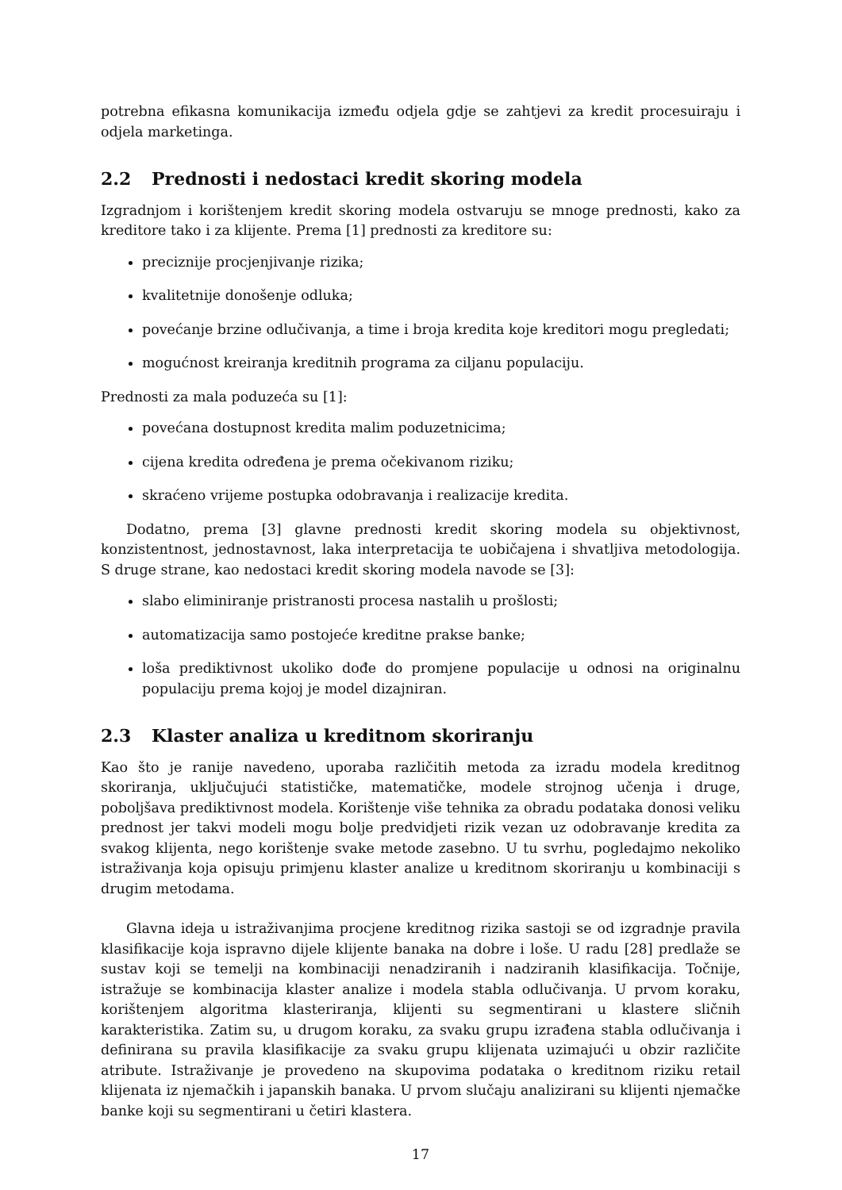potrebna efikasna komunikacija između odjela gdje se zahtjevi za kredit procesuiraju i odjela marketinga.
2.2 Prednosti i nedostaci kredit skoring modela
Izgradnjom i korištenjem kredit skoring modela ostvaruju se mnoge prednosti, kako za kreditore tako i za klijente. Prema [1] prednosti za kreditore su:
preciznije procjenjivanje rizika;
kvalitetnije donošenje odluka;
povećanje brzine odlučivanja, a time i broja kredita koje kreditori mogu pregledati;
mogućnost kreiranja kreditnih programa za ciljanu populaciju.
Prednosti za mala poduzeća su [1]:
povećana dostupnost kredita malim poduzetnicima;
cijena kredita određena je prema očekivanom riziku;
skraćeno vrijeme postupka odobravanja i realizacije kredita.
Dodatno, prema [3] glavne prednosti kredit skoring modela su objektivnost, konzistentnost, jednostavnost, laka interpretacija te uobičajena i shvatljiva metodologija. S druge strane, kao nedostaci kredit skoring modela navode se [3]:
slabo eliminiranje pristranosti procesa nastalih u prošlosti;
automatizacija samo postojeće kreditne prakse banke;
loša prediktivnost ukoliko dođe do promjene populacije u odnosi na originalnu populaciju prema kojoj je model dizajniran.
2.3 Klaster analiza u kreditnom skoriranju
Kao što je ranije navedeno, uporaba različitih metoda za izradu modela kreditnog skoriranja, uključujući statističke, matematičke, modele strojnog učenja i druge, poboljšava prediktivnost modela. Korištenje više tehnika za obradu podataka donosi veliku prednost jer takvi modeli mogu bolje predvidjeti rizik vezan uz odobravanje kredita za svakog klijenta, nego korištenje svake metode zasebno. U tu svrhu, pogledajmo nekoliko istraživanja koja opisuju primjenu klaster analize u kreditnom skoriranju u kombinaciji s drugim metodama.
Glavna ideja u istraživanjima procjene kreditnog rizika sastoji se od izgradnje pravila klasifikacije koja ispravno dijele klijente banaka na dobre i loše. U radu [28] predlaže se sustav koji se temelji na kombinaciji nenadziranih i nadziranih klasifikacija. Točnije, istražuje se kombinacija klaster analize i modela stabla odlučivanja. U prvom koraku, korištenjem algoritma klasteriranja, klijenti su segmentirani u klastere sličnih karakteristika. Zatim su, u drugom koraku, za svaku grupu izrađena stabla odlučivanja i definirana su pravila klasifikacije za svaku grupu klijenata uzimajući u obzir različite atribute. Istraživanje je provedeno na skupovima podataka o kreditnom riziku retail klijenata iz njemačkih i japanskih banaka. U prvom slučaju analizirani su klijenti njemačke banke koji su segmentirani u četiri klastera.
17